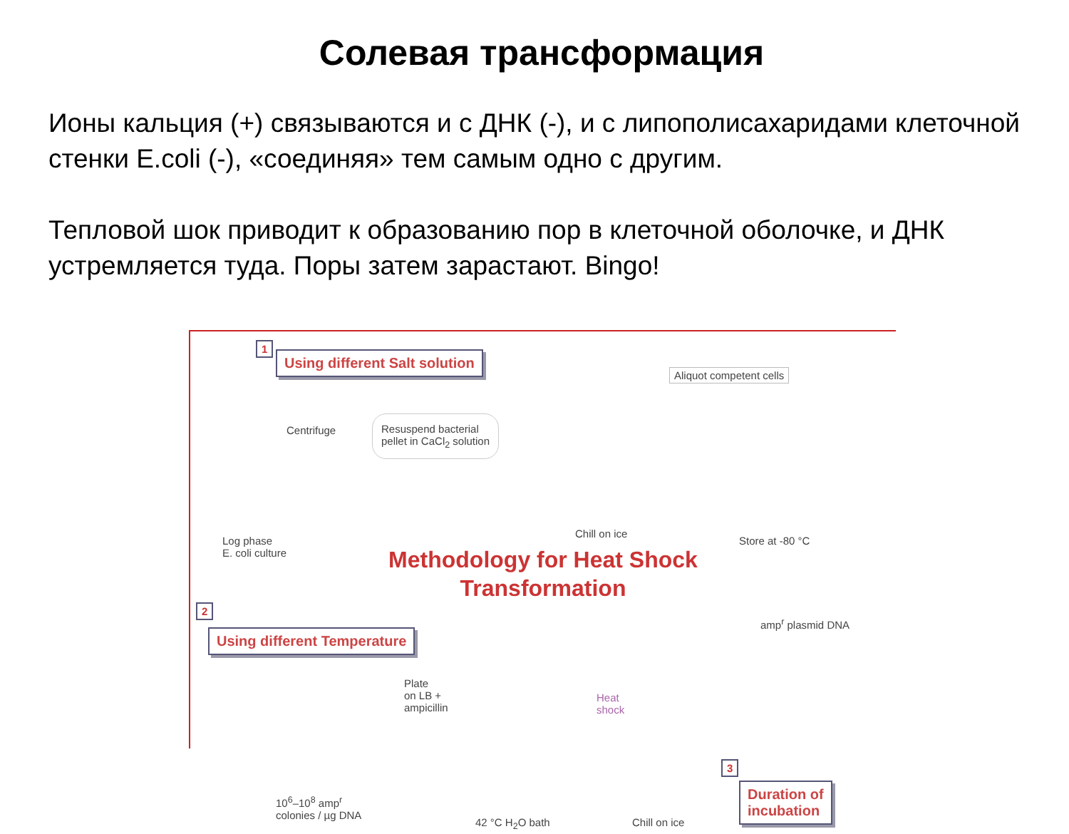Солевая трансформация
Ионы кальция (+) связываются и с ДНК (-), и с липополисахаридами клеточной стенки E.coli (-), «соединяя» тем самым одно с другим.
Тепловой шок приводит к образованию пор в клеточной оболочке, и ДНК устремляется туда. Поры затем зарастают. Bingo!
1
Using different Salt solution
Aliquot competent cells
Centrifuge
Resuspend bacterial
pellet in CaCl<sub>2</sub> solution
Log phase
E. coli culture
Chill on ice
Store at -80 °C
Methodology for Heat Shock Transformation
2
Using different Temperature
amp<sup>r</sup> plasmid DNA
Plate
on LB +
ampicillin
Heat
shock
10<sup>6</sup>–10<sup>8</sup> amp<sup>r</sup>
colonies / µg DNA
42 °C H<sub>2</sub>O bath Chill on ice
3
Duration of
incubation